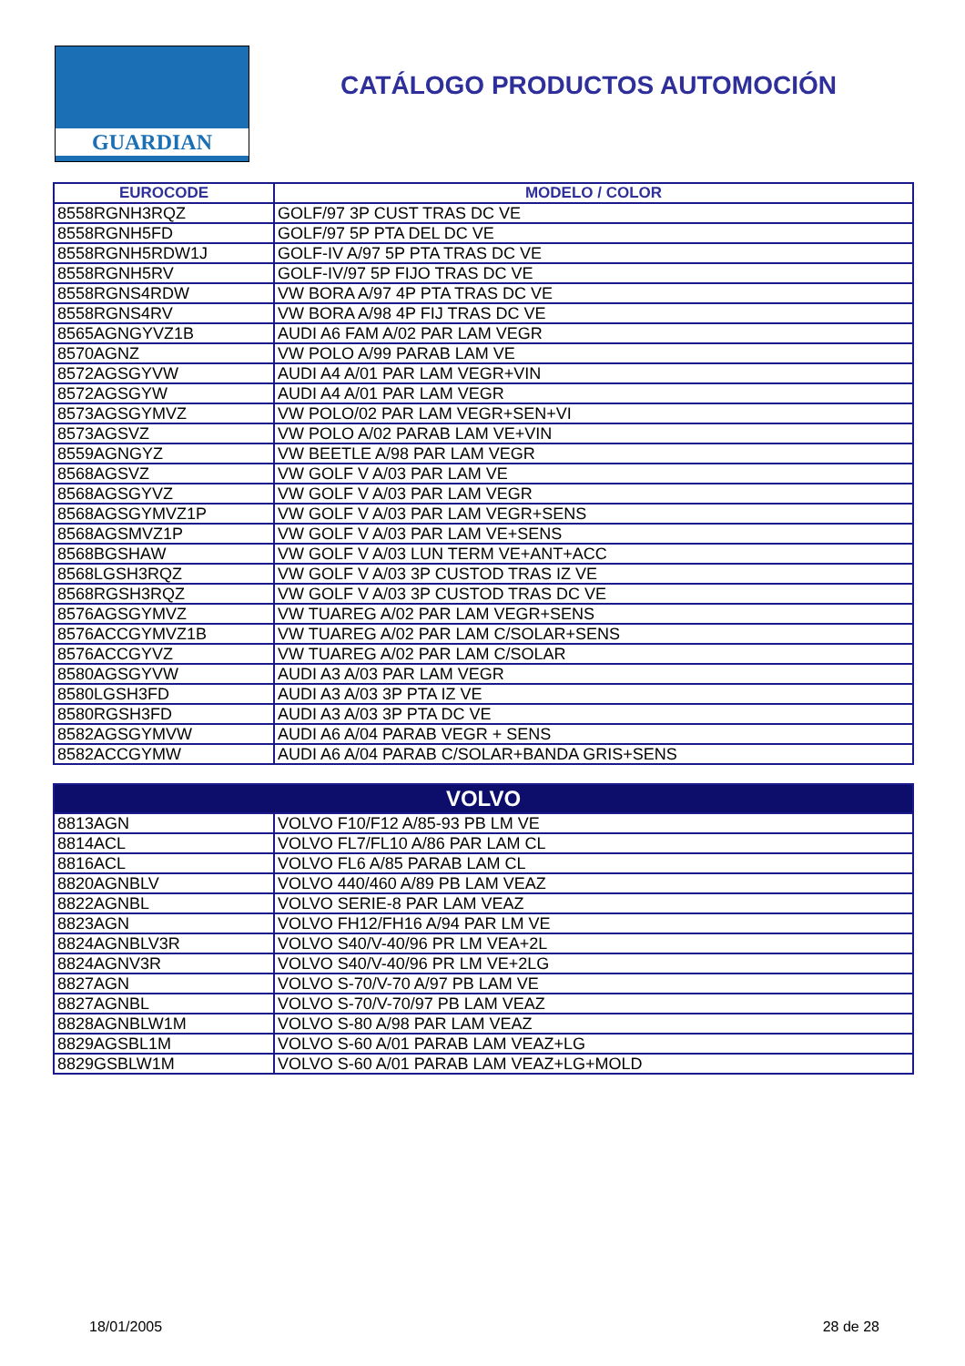GUARDIAN
CATÁLOGO PRODUCTOS AUTOMOCIÓN
| EUROCODE | MODELO / COLOR |
| --- | --- |
| 8558RGNH3RQZ | GOLF/97 3P CUST TRAS DC VE |
| 8558RGNH5FD | GOLF/97 5P PTA DEL DC VE |
| 8558RGNH5RDW1J | GOLF-IV A/97 5P PTA TRAS DC VE |
| 8558RGNH5RV | GOLF-IV/97 5P FIJO TRAS DC VE |
| 8558RGNS4RDW | VW BORA A/97 4P PTA TRAS DC VE |
| 8558RGNS4RV | VW BORA A/98 4P FIJ TRAS DC VE |
| 8565AGNGYVZ1B | AUDI A6 FAM A/02 PAR LAM VEGR |
| 8570AGNZ | VW POLO A/99 PARAB LAM VE |
| 8572AGSGYVW | AUDI A4 A/01 PAR LAM VEGR+VIN |
| 8572AGSGYW | AUDI A4 A/01 PAR LAM VEGR |
| 8573AGSGYMVZ | VW POLO/02 PAR LAM VEGR+SEN+VI |
| 8573AGSVZ | VW POLO A/02 PARAB LAM VE+VIN |
| 8559AGNGYZ | VW BEETLE A/98 PAR LAM VEGR |
| 8568AGSVZ | VW GOLF V A/03 PAR LAM VE |
| 8568AGSGYVZ | VW GOLF V A/03 PAR LAM VEGR |
| 8568AGSGYMVZ1P | VW GOLF V A/03 PAR LAM VEGR+SENS |
| 8568AGSMVZ1P | VW GOLF V A/03 PAR LAM VE+SENS |
| 8568BGSHAW | VW GOLF V A/03 LUN TERM VE+ANT+ACC |
| 8568LGSH3RQZ | VW GOLF V A/03 3P CUSTOD TRAS IZ VE |
| 8568RGSH3RQZ | VW GOLF V A/03 3P CUSTOD TRAS DC VE |
| 8576AGSGYMVZ | VW TUAREG A/02 PAR LAM VEGR+SENS |
| 8576ACCGYMVZ1B | VW TUAREG A/02 PAR LAM C/SOLAR+SENS |
| 8576ACCGYVZ | VW TUAREG A/02 PAR LAM C/SOLAR |
| 8580AGSGYVW | AUDI A3 A/03 PAR LAM VEGR |
| 8580LGSH3FD | AUDI A3 A/03 3P PTA IZ VE |
| 8580RGSH3FD | AUDI A3 A/03 3P PTA DC VE |
| 8582AGSGYMVW | AUDI A6 A/04 PARAB VEGR + SENS |
| 8582ACCGYMW | AUDI A6 A/04 PARAB C/SOLAR+BANDA GRIS+SENS |
| VOLVO | |
| --- | --- |
| 8813AGN | VOLVO F10/F12 A/85-93 PB LM VE |
| 8814ACL | VOLVO FL7/FL10 A/86 PAR LAM CL |
| 8816ACL | VOLVO FL6 A/85 PARAB LAM CL |
| 8820AGNBLV | VOLVO 440/460 A/89 PB LAM VEAZ |
| 8822AGNBL | VOLVO SERIE-8 PAR LAM VEAZ |
| 8823AGN | VOLVO FH12/FH16 A/94 PAR LM VE |
| 8824AGNBLV3R | VOLVO S40/V-40/96 PR LM VEA+2L |
| 8824AGNV3R | VOLVO S40/V-40/96 PR LM VE+2LG |
| 8827AGN | VOLVO S-70/V-70 A/97 PB LAM VE |
| 8827AGNBL | VOLVO S-70/V-70/97 PB LAM VEAZ |
| 8828AGNBLW1M | VOLVO S-80 A/98 PAR LAM VEAZ |
| 8829AGSBL1M | VOLVO S-60 A/01 PARAB LAM VEAZ+LG |
| 8829GSBLW1M | VOLVO S-60 A/01 PARAB LAM VEAZ+LG+MOLD |
18/01/2005 28 de 28